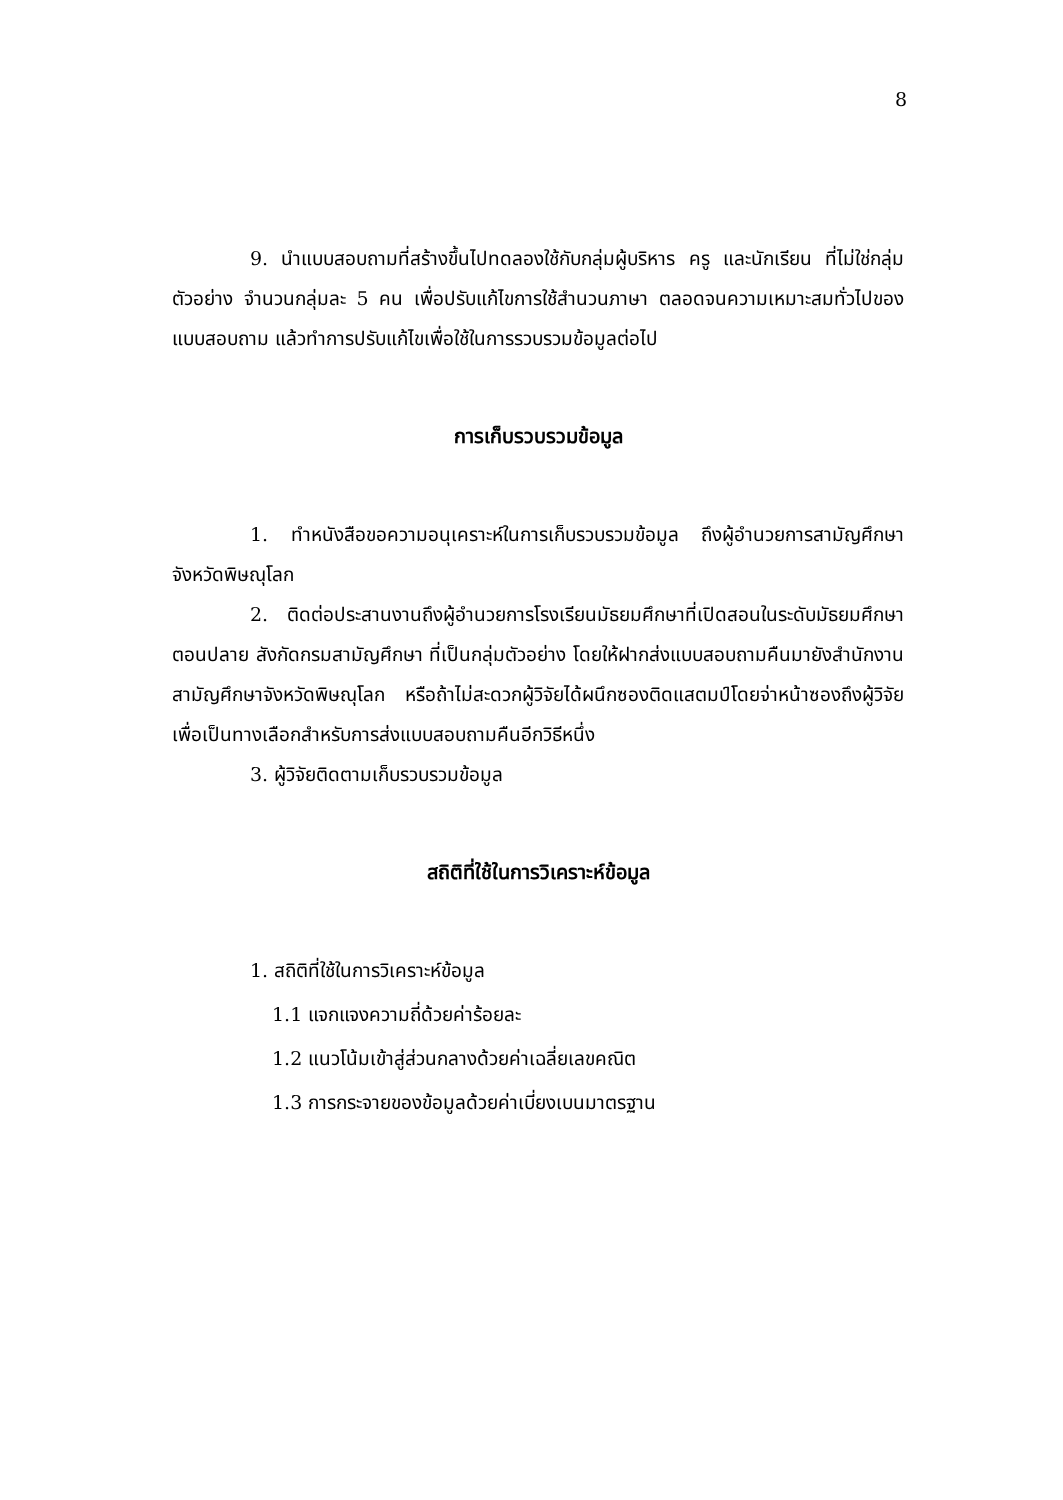8
9. นำแบบสอบถามที่สร้างขึ้นไปทดลองใช้กับกลุ่มผู้บริหาร ครู และนักเรียน ที่ไม่ใช่กลุ่มตัวอย่าง จำนวนกลุ่มละ 5 คน เพื่อปรับแก้ไขการใช้สำนวนภาษา ตลอดจนความเหมาะสมทั่วไปของแบบสอบถาม แล้วทำการปรับแก้ไขเพื่อใช้ในการรวบรวมข้อมูลต่อไป
การเก็บรวบรวมข้อมูล
1. ทำหนังสือขอความอนุเคราะห์ในการเก็บรวบรวมข้อมูล ถึงผู้อำนวยการสามัญศึกษา จังหวัดพิษณุโลก
2. ติดต่อประสานงานถึงผู้อำนวยการโรงเรียนมัธยมศึกษาที่เปิดสอนในระดับมัธยมศึกษาตอนปลาย สังกัดกรมสามัญศึกษา ที่เป็นกลุ่มตัวอย่าง โดยให้ฝากส่งแบบสอบถามคืนมายังสำนักงานสามัญศึกษาจังหวัดพิษณุโลก หรือถ้าไม่สะดวกผู้วิจัยได้ผนึกซองติดแสตมป์โดยจ่าหน้าซองถึงผู้วิจัย เพื่อเป็นทางเลือกสำหรับการส่งแบบสอบถามคืนอีกวิธีหนึ่ง
3. ผู้วิจัยติดตามเก็บรวบรวมข้อมูล
สถิติที่ใช้ในการวิเคราะห์ข้อมูล
1. สถิติที่ใช้ในการวิเคราะห์ข้อมูล
1.1 แจกแจงความถี่ด้วยค่าร้อยละ
1.2 แนวโน้มเข้าสู่ส่วนกลางด้วยค่าเฉลี่ยเลขคณิต
1.3 การกระจายของข้อมูลด้วยค่าเบี่ยงเบนมาตรฐาน